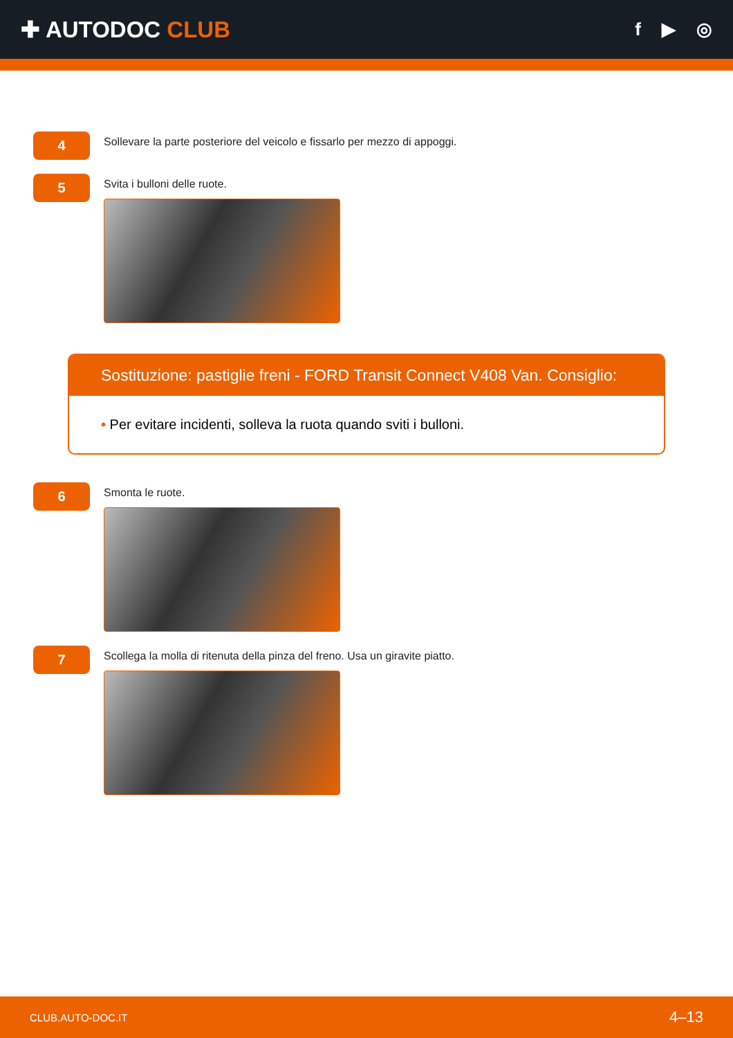✚ AUTODOC CLUB
f ▶ ◎
4
Sollevare la parte posteriore del veicolo e fissarlo per mezzo di appoggi.
5
Svita i bulloni delle ruote.
Sostituzione: pastiglie freni - FORD Transit Connect V408 Van. Consiglio:
• Per evitare incidenti, solleva la ruota quando sviti i bulloni.
6
Smonta le ruote.
7
Scollega la molla di ritenuta della pinza del freno. Usa un giravite piatto.
CLUB.AUTO-DOC.IT 4–13